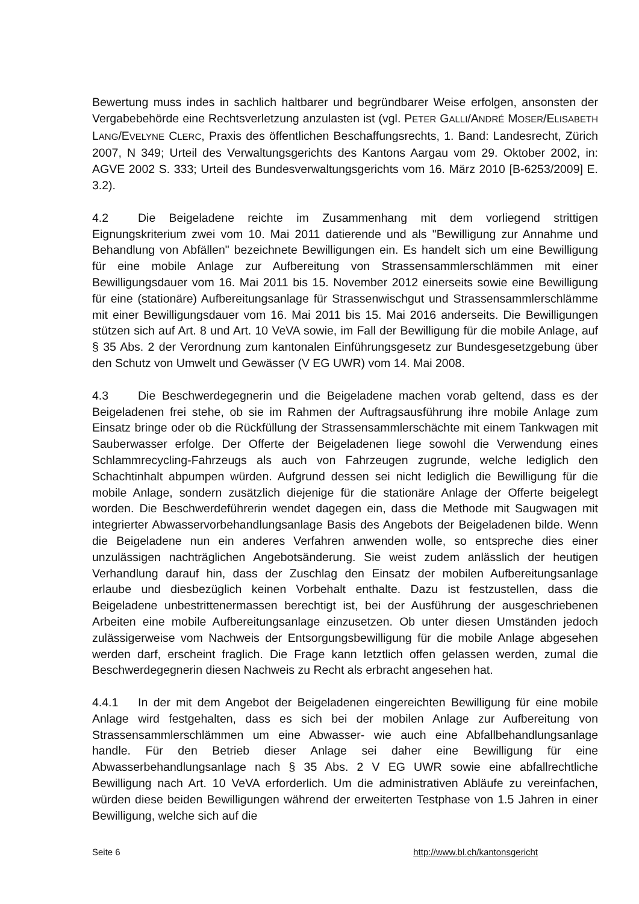Bewertung muss indes in sachlich haltbarer und begründbarer Weise erfolgen, ansonsten der Vergabebehörde eine Rechtsverletzung anzulasten ist (vgl. PETER GALLI/ANDRÉ MOSER/ELISABETH LANG/EVELYNE CLERC, Praxis des öffentlichen Beschaffungsrechts, 1. Band: Landesrecht, Zürich 2007, N 349; Urteil des Verwaltungsgerichts des Kantons Aargau vom 29. Oktober 2002, in: AGVE 2002 S. 333; Urteil des Bundesverwaltungsgerichts vom 16. März 2010 [B-6253/2009] E. 3.2).
4.2 Die Beigeladene reichte im Zusammenhang mit dem vorliegend strittigen Eignungskriterium zwei vom 10. Mai 2011 datierende und als "Bewilligung zur Annahme und Behandlung von Abfällen" bezeichnete Bewilligungen ein. Es handelt sich um eine Bewilligung für eine mobile Anlage zur Aufbereitung von Strassensammlerschlämmen mit einer Bewilligungsdauer vom 16. Mai 2011 bis 15. November 2012 einerseits sowie eine Bewilligung für eine (stationäre) Aufbereitungsanlage für Strassenwischgut und Strassensammlerschlämme mit einer Bewilligungsdauer vom 16. Mai 2011 bis 15. Mai 2016 anderseits. Die Bewilligungen stützen sich auf Art. 8 und Art. 10 VeVA sowie, im Fall der Bewilligung für die mobile Anlage, auf § 35 Abs. 2 der Verordnung zum kantonalen Einführungsgesetz zur Bundesgesetzgebung über den Schutz von Umwelt und Gewässer (V EG UWR) vom 14. Mai 2008.
4.3 Die Beschwerdegegnerin und die Beigeladene machen vorab geltend, dass es der Beigeladenen frei stehe, ob sie im Rahmen der Auftragsausführung ihre mobile Anlage zum Einsatz bringe oder ob die Rückfüllung der Strassensammlerschächte mit einem Tankwagen mit Sauberwasser erfolge. Der Offerte der Beigeladenen liege sowohl die Verwendung eines Schlammrecycling-Fahrzeugs als auch von Fahrzeugen zugrunde, welche lediglich den Schachtinhalt abpumpen würden. Aufgrund dessen sei nicht lediglich die Bewilligung für die mobile Anlage, sondern zusätzlich diejenige für die stationäre Anlage der Offerte beigelegt worden. Die Beschwerdeführerin wendet dagegen ein, dass die Methode mit Saugwagen mit integrierter Abwasservorbehandlungsanlage Basis des Angebots der Beigeladenen bilde. Wenn die Beigeladene nun ein anderes Verfahren anwenden wolle, so entspreche dies einer unzulässigen nachträglichen Angebotsänderung. Sie weist zudem anlässlich der heutigen Verhandlung darauf hin, dass der Zuschlag den Einsatz der mobilen Aufbereitungsanlage erlaube und diesbezüglich keinen Vorbehalt enthalte. Dazu ist festzustellen, dass die Beigeladene unbestrittenermassen berechtigt ist, bei der Ausführung der ausgeschriebenen Arbeiten eine mobile Aufbereitungsanlage einzusetzen. Ob unter diesen Umständen jedoch zulässigerweise vom Nachweis der Entsorgungsbewilligung für die mobile Anlage abgesehen werden darf, erscheint fraglich. Die Frage kann letztlich offen gelassen werden, zumal die Beschwerdegegnerin diesen Nachweis zu Recht als erbracht angesehen hat.
4.4.1 In der mit dem Angebot der Beigeladenen eingereichten Bewilligung für eine mobile Anlage wird festgehalten, dass es sich bei der mobilen Anlage zur Aufbereitung von Strassensammlerschlämmen um eine Abwasser- wie auch eine Abfallbehandlungsanlage handle. Für den Betrieb dieser Anlage sei daher eine Bewilligung für eine Abwasserbehandlungsanlage nach § 35 Abs. 2 V EG UWR sowie eine abfallrechtliche Bewilligung nach Art. 10 VeVA erforderlich. Um die administrativen Abläufe zu vereinfachen, würden diese beiden Bewilligungen während der erweiterten Testphase von 1.5 Jahren in einer Bewilligung, welche sich auf die
Seite 6 http://www.bl.ch/kantonsgericht